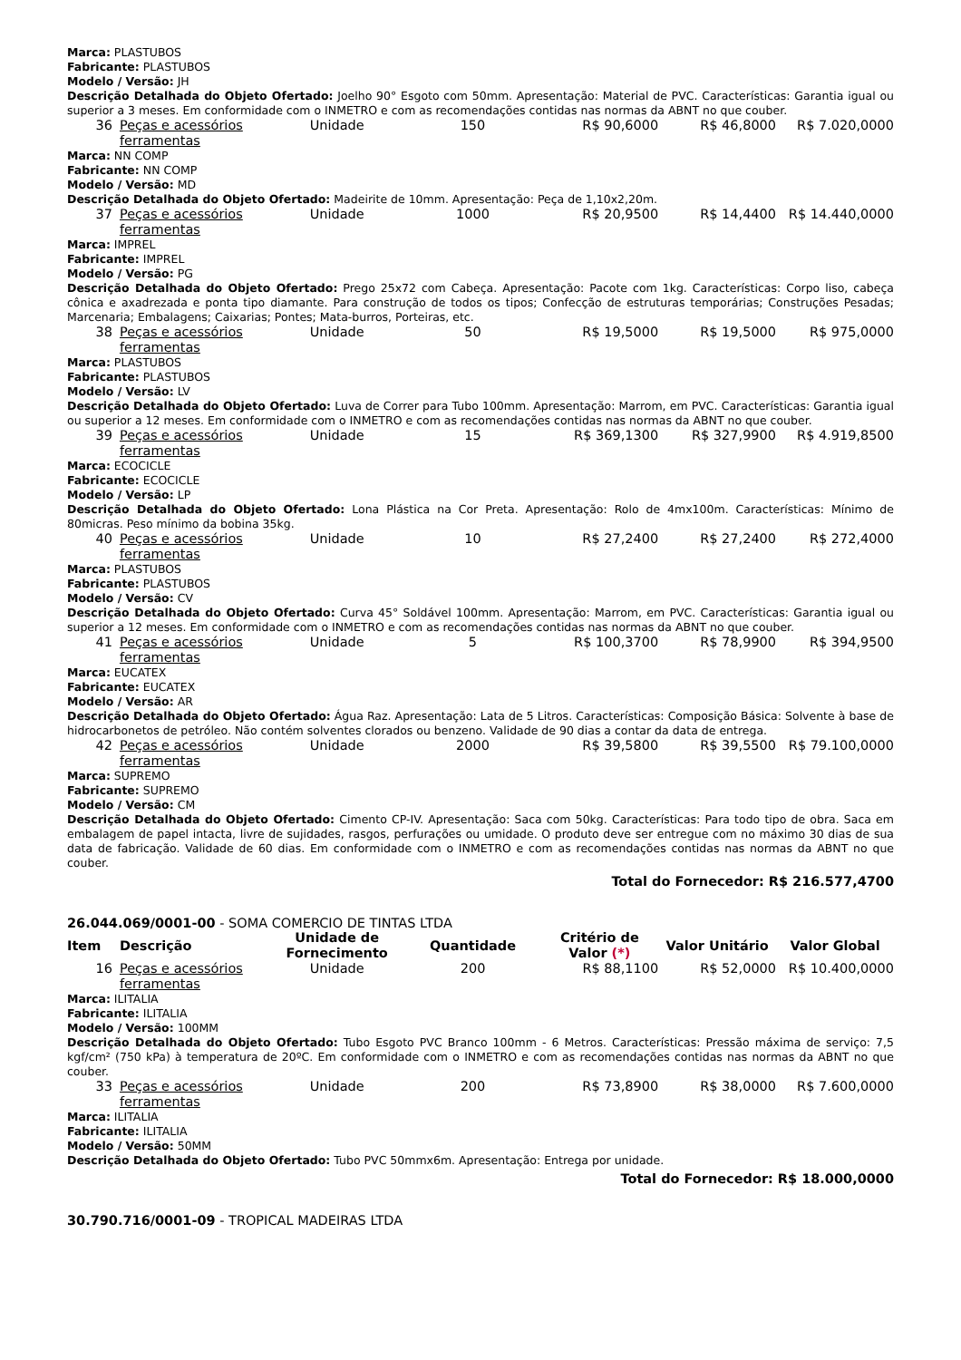Marca: PLASTUBOS
Fabricante: PLASTUBOS
Modelo / Versão: JH
Descrição Detalhada do Objeto Ofertado: Joelho 90° Esgoto com 50mm. Apresentação: Material de PVC. Características: Garantia igual ou superior a 3 meses. Em conformidade com o INMETRO e com as recomendações contidas nas normas da ABNT no que couber.
| 36 | Peças e acessórios ferramentas | Unidade | 150 | R$ 90,6000 | R$ 46,8000 | R$ 7.020,0000 |
Marca: NN COMP
Fabricante: NN COMP
Modelo / Versão: MD
Descrição Detalhada do Objeto Ofertado: Madeirite de 10mm. Apresentação: Peça de 1,10x2,20m.
| 37 | Peças e acessórios ferramentas | Unidade | 1000 | R$ 20,9500 | R$ 14,4400 | R$ 14.440,0000 |
Marca: IMPREL
Fabricante: IMPREL
Modelo / Versão: PG
Descrição Detalhada do Objeto Ofertado: Prego 25x72 com Cabeça. Apresentação: Pacote com 1kg. Características: Corpo liso, cabeça cônica e axadrezada e ponta tipo diamante. Para construção de todos os tipos; Confecção de estruturas temporárias; Construções Pesadas; Marcenaria; Embalagens; Caixarias; Pontes; Mata-burros, Porteiras, etc.
| 38 | Peças e acessórios ferramentas | Unidade | 50 | R$ 19,5000 | R$ 19,5000 | R$ 975,0000 |
Marca: PLASTUBOS
Fabricante: PLASTUBOS
Modelo / Versão: LV
Descrição Detalhada do Objeto Ofertado: Luva de Correr para Tubo 100mm. Apresentação: Marrom, em PVC. Características: Garantia igual ou superior a 12 meses. Em conformidade com o INMETRO e com as recomendações contidas nas normas da ABNT no que couber.
| 39 | Peças e acessórios ferramentas | Unidade | 15 | R$ 369,1300 | R$ 327,9900 | R$ 4.919,8500 |
Marca: ECOCICLE
Fabricante: ECOCICLE
Modelo / Versão: LP
Descrição Detalhada do Objeto Ofertado: Lona Plástica na Cor Preta. Apresentação: Rolo de 4mx100m. Características: Mínimo de 80micras. Peso mínimo da bobina 35kg.
| 40 | Peças e acessórios ferramentas | Unidade | 10 | R$ 27,2400 | R$ 27,2400 | R$ 272,4000 |
Marca: PLASTUBOS
Fabricante: PLASTUBOS
Modelo / Versão: CV
Descrição Detalhada do Objeto Ofertado: Curva 45° Soldável 100mm. Apresentação: Marrom, em PVC. Características: Garantia igual ou superior a 12 meses. Em conformidade com o INMETRO e com as recomendações contidas nas normas da ABNT no que couber.
| 41 | Peças e acessórios ferramentas | Unidade | 5 | R$ 100,3700 | R$ 78,9900 | R$ 394,9500 |
Marca: EUCATEX
Fabricante: EUCATEX
Modelo / Versão: AR
Descrição Detalhada do Objeto Ofertado: Água Raz. Apresentação: Lata de 5 Litros. Características: Composição Básica: Solvente à base de hidrocarbonetos de petróleo. Não contém solventes clorados ou benzeno. Validade de 90 dias a contar da data de entrega.
| 42 | Peças e acessórios ferramentas | Unidade | 2000 | R$ 39,5800 | R$ 39,5500 | R$ 79.100,0000 |
Marca: SUPREMO
Fabricante: SUPREMO
Modelo / Versão: CM
Descrição Detalhada do Objeto Ofertado: Cimento CP-IV. Apresentação: Saca com 50kg. Características: Para todo tipo de obra. Saca em embalagem de papel intacta, livre de sujidades, rasgos, perfurações ou umidade. O produto deve ser entregue com no máximo 30 dias de sua data de fabricação. Validade de 60 dias. Em conformidade com o INMETRO e com as recomendações contidas nas normas da ABNT no que couber.
Total do Fornecedor: R$ 216.577,4700
26.044.069/0001-00 - SOMA COMERCIO DE TINTAS LTDA
| Item | Descrição | Unidade de Fornecimento | Quantidade | Critério de Valor (*) | Valor Unitário | Valor Global |
| --- | --- | --- | --- | --- | --- | --- |
| 16 | Peças e acessórios ferramentas | Unidade | 200 | R$ 88,1100 | R$ 52,0000 | R$ 10.400,0000 |
Marca: ILITALIA
Fabricante: ILITALIA
Modelo / Versão: 100MM
Descrição Detalhada do Objeto Ofertado: Tubo Esgoto PVC Branco 100mm - 6 Metros. Características: Pressão máxima de serviço: 7,5 kgf/cm² (750 kPa) à temperatura de 20ºC. Em conformidade com o INMETRO e com as recomendações contidas nas normas da ABNT no que couber.
| 33 | Peças e acessórios ferramentas | Unidade | 200 | R$ 73,8900 | R$ 38,0000 | R$ 7.600,0000 |
Marca: ILITALIA
Fabricante: ILITALIA
Modelo / Versão: 50MM
Descrição Detalhada do Objeto Ofertado: Tubo PVC 50mmx6m. Apresentação: Entrega por unidade.
Total do Fornecedor: R$ 18.000,0000
30.790.716/0001-09 - TROPICAL MADEIRAS LTDA